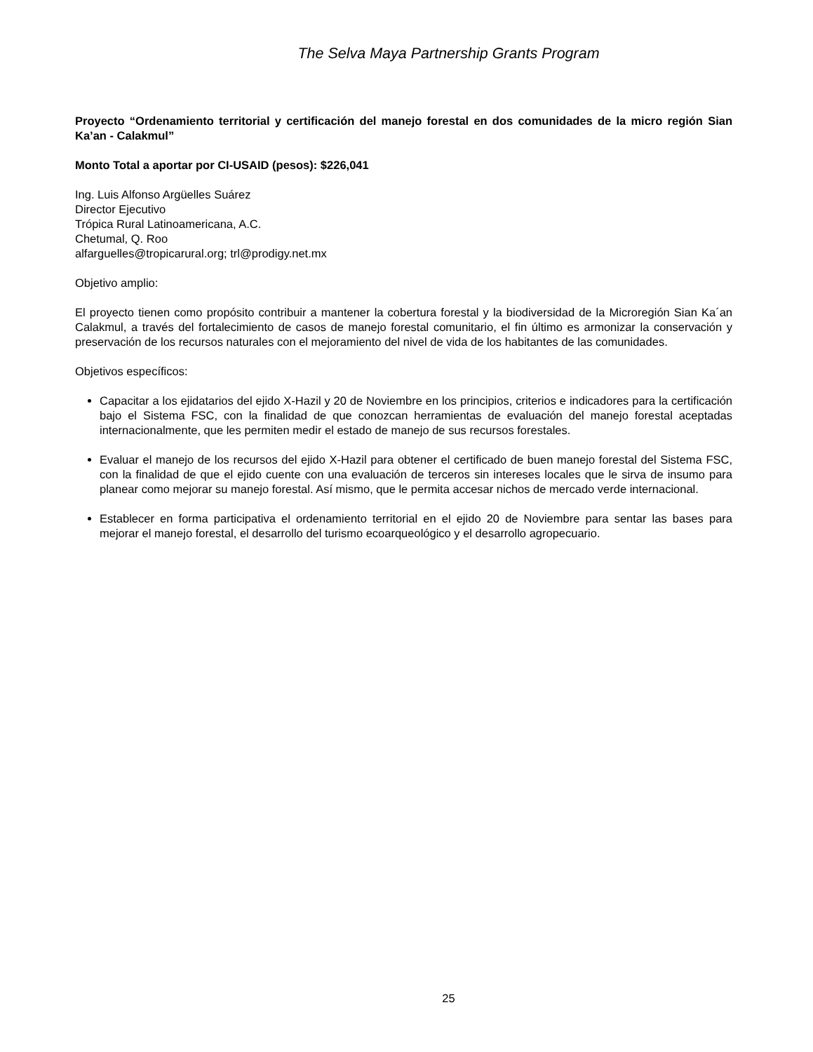The Selva Maya Partnership Grants Program
Proyecto “Ordenamiento territorial y certificación del manejo forestal en dos comunidades de la micro región Sian Ka’an - Calakmul”
Monto Total a aportar por CI-USAID (pesos): $226,041
Ing. Luis Alfonso Argüelles Suárez
Director Ejecutivo
Trópica Rural Latinoamericana, A.C.
Chetumal, Q. Roo
alfarguelles@tropicarural.org; trl@prodigy.net.mx
Objetivo amplio:
El proyecto tienen como propósito contribuir a mantener la cobertura forestal y la biodiversidad de la Microregión Sian Ka´an Calakmul, a través del fortalecimiento de casos de manejo forestal comunitario, el fin último es armonizar la conservación y preservación de los recursos naturales con el mejoramiento del nivel de vida de los habitantes de las comunidades.
Objetivos específicos:
Capacitar a los ejidatarios del ejido X-Hazil y 20 de Noviembre en los principios, criterios e indicadores para la certificación bajo el Sistema FSC, con la finalidad de que conozcan herramientas de evaluación del manejo forestal aceptadas internacionalmente, que les permiten medir el estado de manejo de sus recursos forestales.
Evaluar el manejo de los recursos del ejido X-Hazil para obtener el certificado de buen manejo forestal del Sistema FSC, con la finalidad de que el ejido cuente con una evaluación de terceros sin intereses locales que le sirva de insumo para planear como mejorar su manejo forestal. Así mismo, que le permita accesar nichos de mercado verde internacional.
Establecer en forma participativa el ordenamiento territorial en el ejido 20 de Noviembre para sentar las bases para mejorar el manejo forestal, el desarrollo del turismo ecoarqueológico y el desarrollo agropecuario.
25